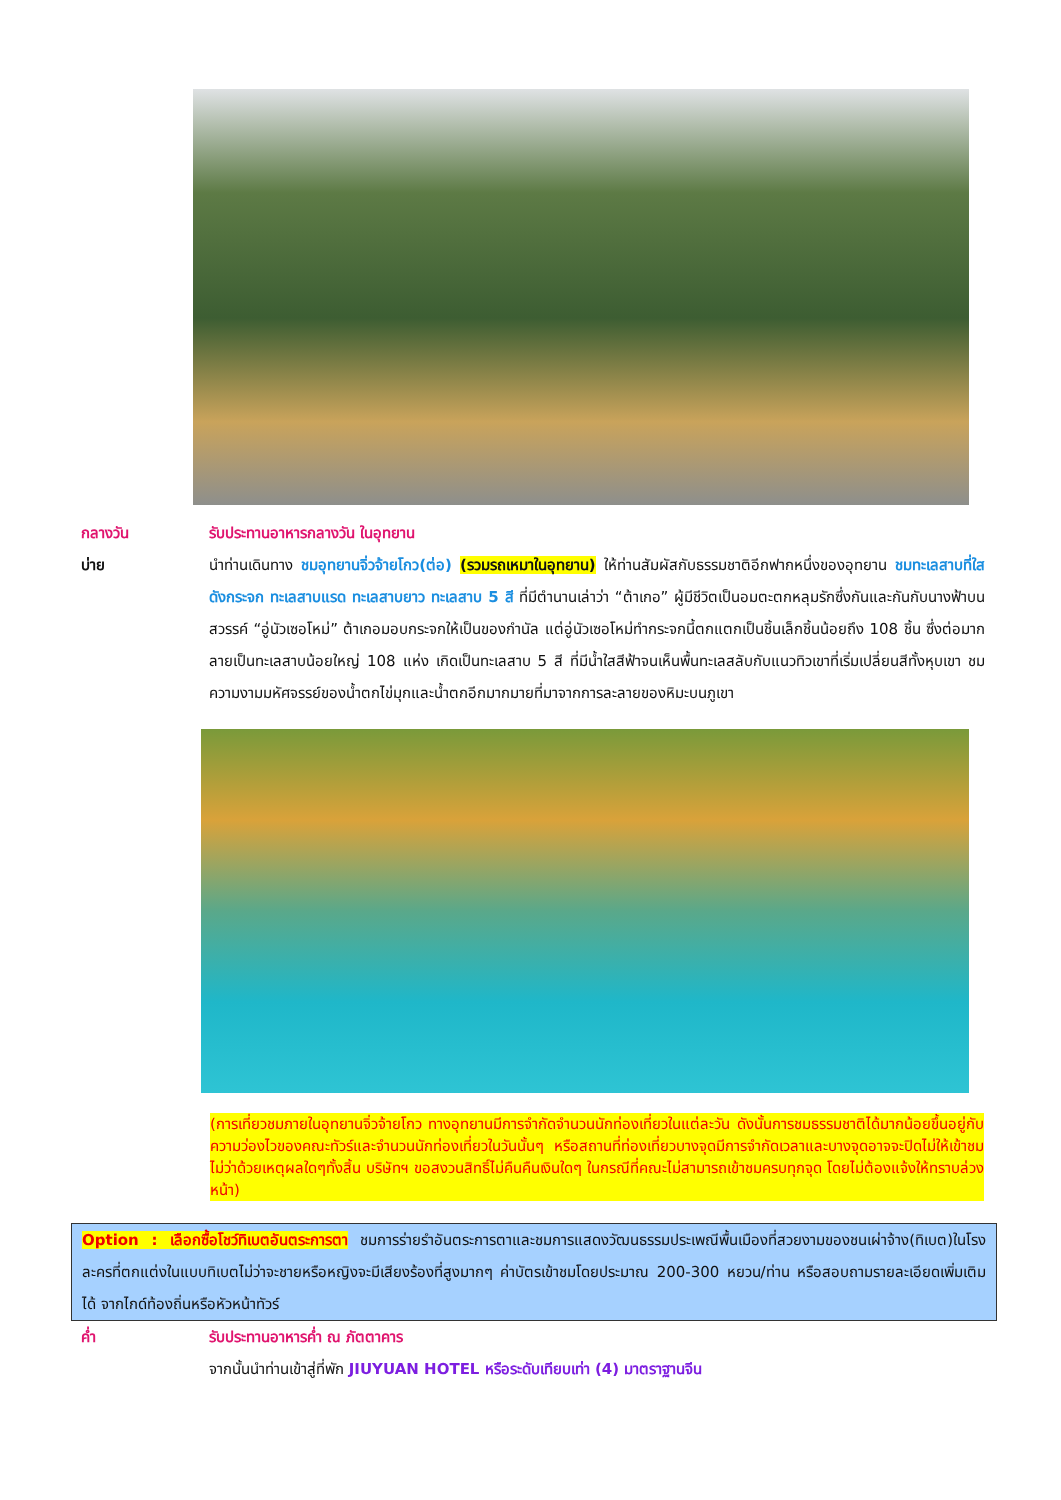กลางวัน รับประทานอาหารกลางวัน ในอุทยาน
บ่าย นำท่านเดินทาง ชมอุทยานจิ่วจ้ายโกว(ต่อ) (รวมรถเหมาในอุทยาน) ให้ท่านสัมผัสกับธรรมชาติอีกฟากหนึ่งของอุทยาน ชมทะเลสาบที่ใสดังกระจก ทะเลสาบแรด ทะเลสาบยาว ทะเลสาบ 5 สี ที่มีตำนานเล่าว่า “ต้าเกอ” ผู้มีชีวิตเป็นอมตะตกหลุมรักซึ่งกันและกันกับนางฟ้าบนสวรรค์ “อู่นัวเซอโหม่” ต้าเกอมอบกระจกให้เป็นของกำนัล แต่อู่นัวเซอโหม่ทำกระจกนี้ตกแตกเป็นชิ้นเล็กชิ้นน้อยถึง 108 ชิ้น ซึ่งต่อมากลายเป็นทะเลสาบน้อยใหญ่ 108 แห่ง เกิดเป็นทะเลสาบ 5 สี ที่มีน้ำใสสีฟ้าจนเห็นพื้นทะเลสลับกับแนวทิวเขาที่เริ่มเปลี่ยนสีทั้งหุบเขา ชมความงามมหัศจรรย์ของน้ำตกไข่มุกและน้ำตกอีกมากมายที่มาจากการละลายของหิมะบนภูเขา
(การเที่ยวชมภายในอุทยานจิ่วจ้ายโกว ทางอุทยานมีการจำกัดจำนวนนักท่องเที่ยวในแต่ละวัน ดังนั้นการชมธรรมชาติได้มากน้อยขึ้นอยู่กับความว่องไวของคณะทัวร์และจำนวนนักท่องเที่ยวในวันนั้นๆ หรือสถานที่ท่องเที่ยวบางจุดมีการจำกัดเวลาและบางจุดอาจจะปิดไม่ให้เข้าชมไม่ว่าด้วยเหตุผลใดๆทั้งสิ้น บริษัทฯ ขอสงวนสิทธิ์ไม่คืนคืนเงินใดๆ ในกรณีที่คณะไม่สามารถเข้าชมครบทุกจุด โดยไม่ต้องแจ้งให้ทราบล่วงหน้า)
Option : เลือกซื้อโชว์ทิเบตอันตระการตา ชมการร่ายรำอันตระการตาและชมการแสดงวัฒนธรรมประเพณีพื้นเมืองที่สวยงามของชนเผ่าจ้าง(ทิเบต)ในโรงละครที่ตกแต่งในแบบทิเบตไม่ว่าจะชายหรือหญิงจะมีเสียงร้องที่สูงมากๆ ค่าบัตรเข้าชมโดยประมาณ 200-300 หยวน/ท่าน หรือสอบถามรายละเอียดเพิ่มเติมได้ จากไกด์ท้องถิ่นหรือหัวหน้าทัวร์
ค่ำ รับประทานอาหารค่ำ ณ ภัตตาคาร
จากนั้นนำท่านเข้าสู่ที่พัก JIUYUAN HOTEL หรือระดับเทียบเท่า (4) มาตราฐานจีน